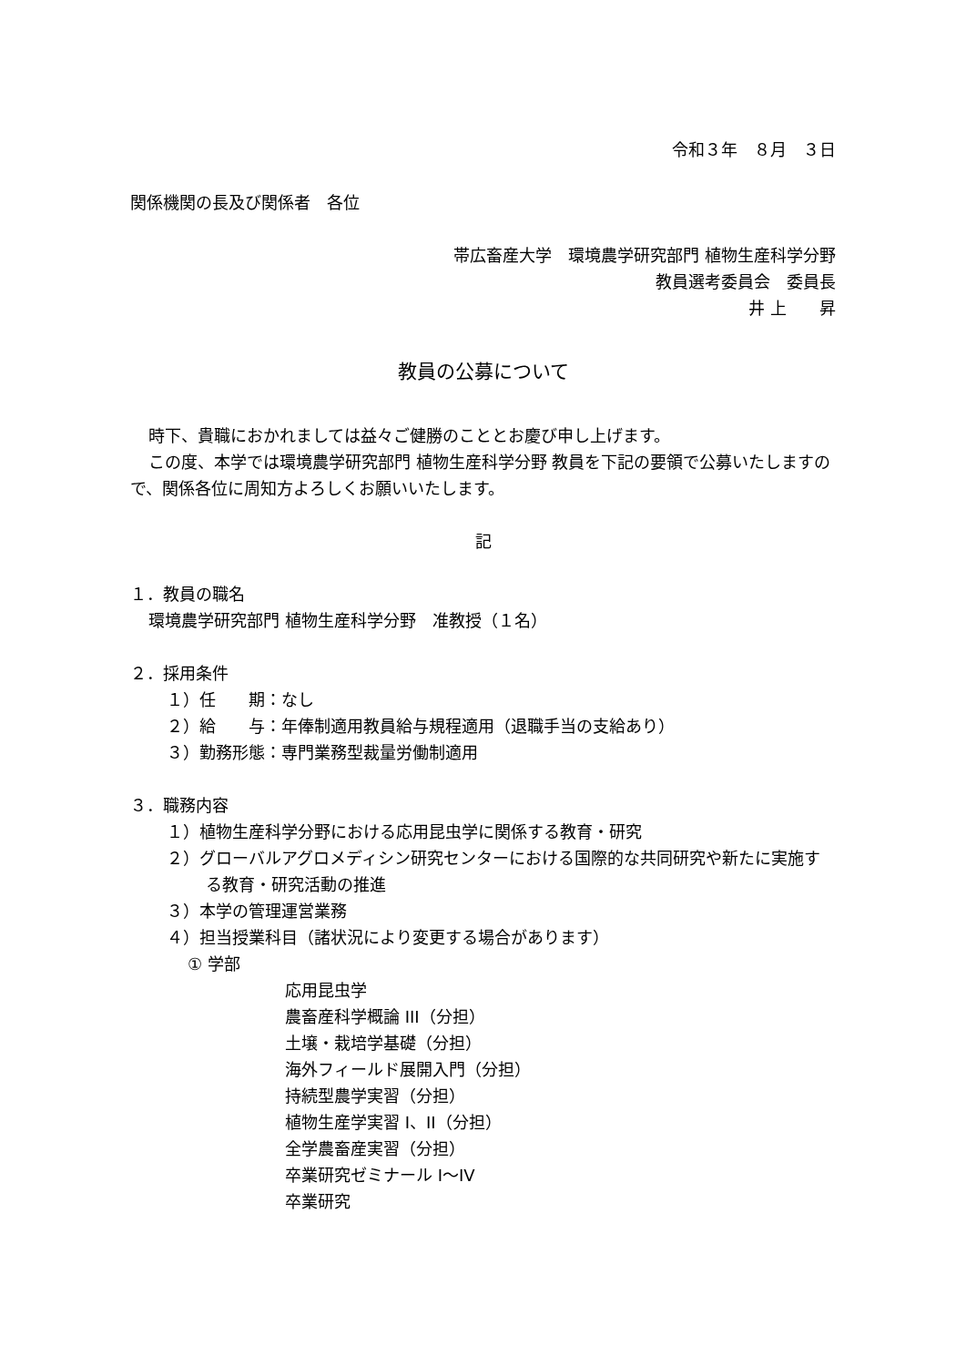令和３年　８月　３日
関係機関の長及び関係者　各位
帯広畜産大学　環境農学研究部門 植物生産科学分野
教員選考委員会　委員長
井 上　　昇
教員の公募について
時下、貴職におかれましては益々ご健勝のこととお慶び申し上げます。
この度、本学では環境農学研究部門 植物生産科学分野 教員を下記の要領で公募いたしますので、関係各位に周知方よろしくお願いいたします。
記
１．教員の職名
環境農学研究部門 植物生産科学分野　准教授（１名）
２．採用条件
１）任　　期：なし
２）給　　与：年俸制適用教員給与規程適用（退職手当の支給あり）
３）勤務形態：専門業務型裁量労働制適用
３．職務内容
１）植物生産科学分野における応用昆虫学に関係する教育・研究
２）グローバルアグロメディシン研究センターにおける国際的な共同研究や新たに実施する教育・研究活動の推進
３）本学の管理運営業務
４）担当授業科目（諸状況により変更する場合があります）
① 学部
応用昆虫学
農畜産科学概論 III（分担）
土壌・栽培学基礎（分担）
海外フィールド展開入門（分担）
持続型農学実習（分担）
植物生産学実習 I、II（分担）
全学農畜産実習（分担）
卒業研究ゼミナール I～IV
卒業研究